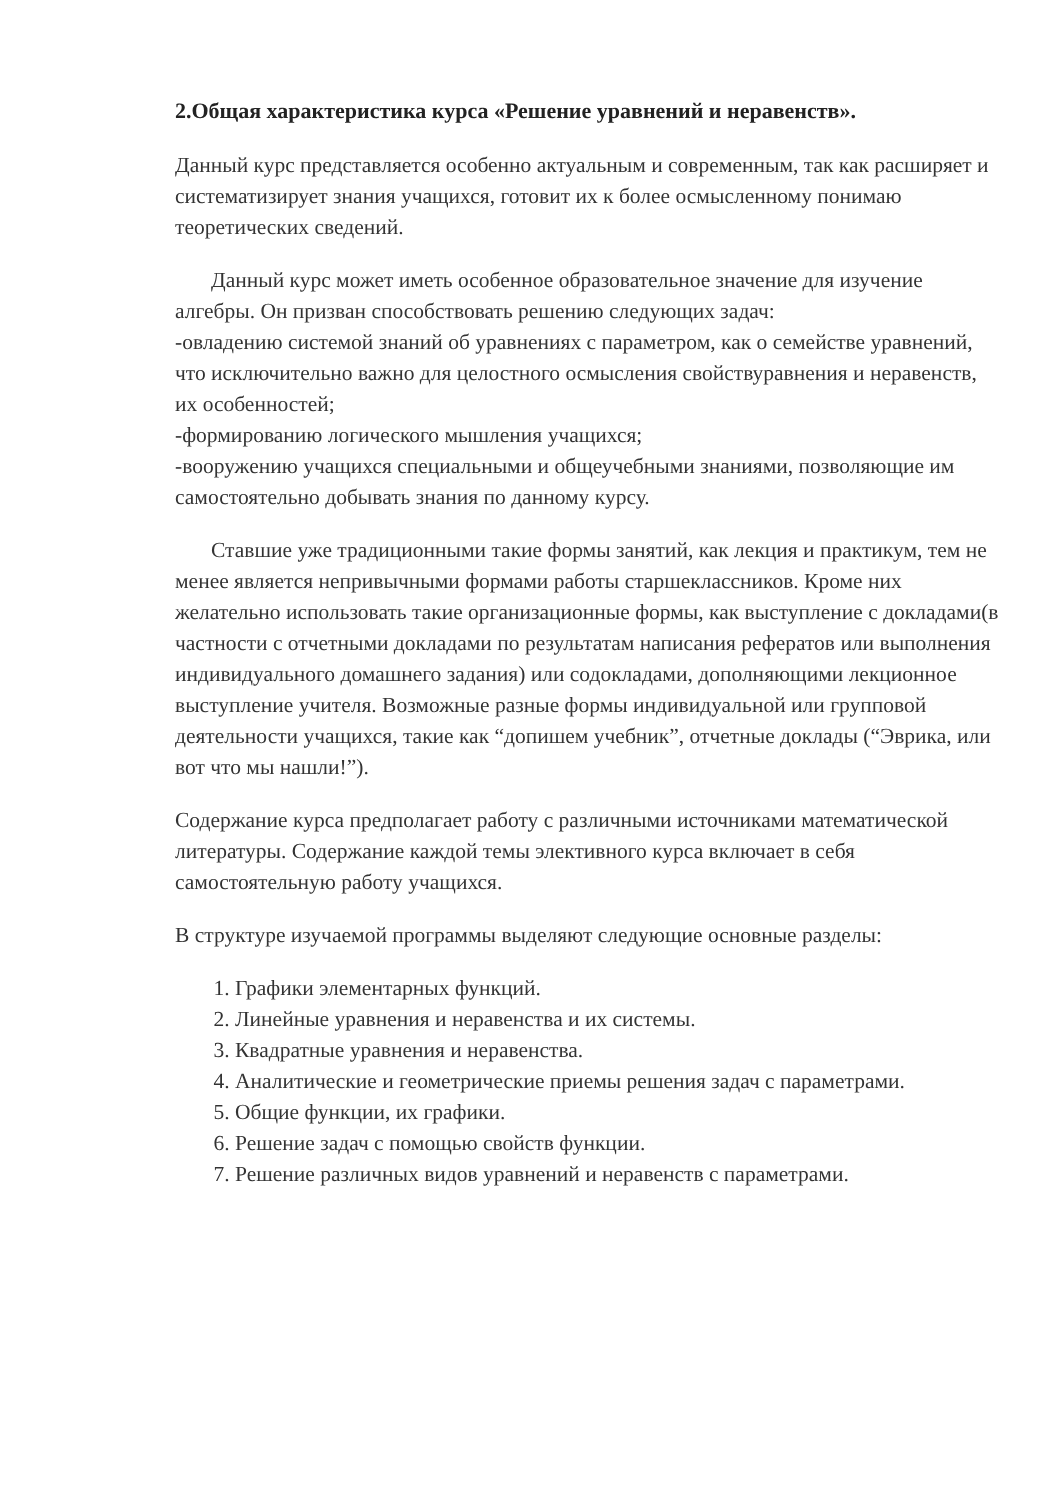2.Общая характеристика курса «Решение уравнений и неравенств».
Данный курс представляется особенно актуальным и современным, так как расширяет и систематизирует знания учащихся, готовит их к более осмысленному понимаю теоретических сведений.
Данный курс может иметь особенное образовательное значение для изучение алгебры. Он призван способствовать решению следующих задач:
-овладению системой знаний об уравнениях с параметром, как о семействе уравнений, что исключительно важно для целостного осмысления свойствуравнения и неравенств, их особенностей;
-формированию логического мышления учащихся;
-вооружению учащихся специальными и общеучебными знаниями, позволяющие им самостоятельно добывать знания по данному курсу.
Ставшие уже традиционными такие формы занятий, как лекция и практикум, тем не менее является непривычными формами работы старшеклассников. Кроме них желательно использовать такие организационные формы, как выступление с докладами(в частности с отчетными докладами по результатам написания рефератов или выполнения индивидуального домашнего задания) или содокладами, дополняющими лекционное выступление учителя. Возможные разные формы индивидуальной или групповой деятельности учащихся, такие как “допишем учебник”, отчетные доклады (“Эврика, или вот что мы нашли!”).
Содержание курса предполагает работу с различными источниками математической литературы. Содержание каждой темы элективного курса включает в себя самостоятельную работу учащихся.
В структуре изучаемой программы выделяют следующие основные разделы:
1. Графики элементарных функций.
2. Линейные уравнения и неравенства и их системы.
3. Квадратные уравнения и неравенства.
4. Аналитические и геометрические приемы решения задач с параметрами.
5. Общие функции, их графики.
6. Решение задач с помощью свойств функции.
7. Решение различных видов уравнений и неравенств с параметрами.